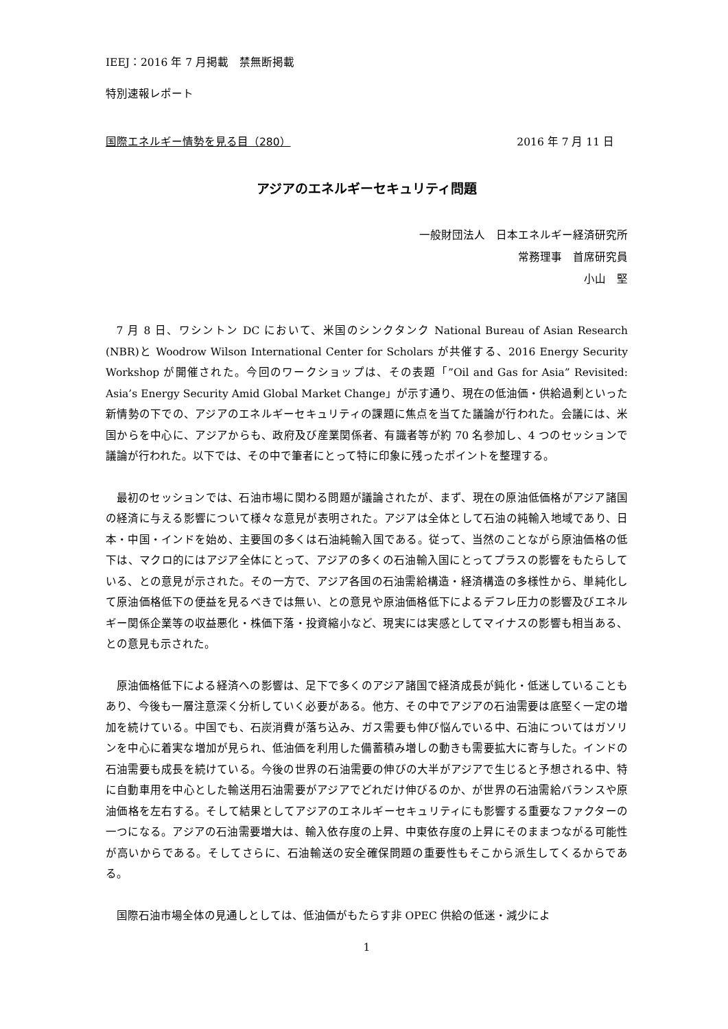IEEJ：2016 年 7 月掲載　禁無断掲載
特別速報レポート
国際エネルギー情勢を見る目（280） 2016 年 7 月 11 日
アジアのエネルギーセキュリティ問題
一般財団法人　日本エネルギー経済研究所
常務理事　首席研究員
小山　堅
7 月 8 日、ワシントン DC において、米国のシンクタンク National Bureau of Asian Research (NBR)と Woodrow Wilson International Center for Scholars が共催する、2016 Energy Security Workshop が開催された。今回のワークショップは、その表題「”Oil and Gas for Asia” Revisited: Asia’s Energy Security Amid Global Market Change」が示す通り、現在の低油価・供給過剰といった新情勢の下での、アジアのエネルギーセキュリティの課題に焦点を当てた議論が行われた。会議には、米国からを中心に、アジアからも、政府及び産業関係者、有識者等が約 70 名参加し、4 つのセッションで議論が行われた。以下では、その中で筆者にとって特に印象に残ったポイントを整理する。
最初のセッションでは、石油市場に関わる問題が議論されたが、まず、現在の原油低価格がアジア諸国の経済に与える影響について様々な意見が表明された。アジアは全体として石油の純輸入地域であり、日本・中国・インドを始め、主要国の多くは石油純輸入国である。従って、当然のことながら原油価格の低下は、マクロ的にはアジア全体にとって、アジアの多くの石油輸入国にとってプラスの影響をもたらしている、との意見が示された。その一方で、アジア各国の石油需給構造・経済構造の多様性から、単純化して原油価格低下の便益を見るべきでは無い、との意見や原油価格低下によるデフレ圧力の影響及びエネルギー関係企業等の収益悪化・株価下落・投資縮小など、現実には実感としてマイナスの影響も相当ある、との意見も示された。
原油価格低下による経済への影響は、足下で多くのアジア諸国で経済成長が鈍化・低迷していることもあり、今後も一層注意深く分析していく必要がある。他方、その中でアジアの石油需要は底堅く一定の増加を続けている。中国でも、石炭消費が落ち込み、ガス需要も伸び悩んでいる中、石油についてはガソリンを中心に着実な増加が見られ、低油価を利用した備蓄積み増しの動きも需要拡大に寄与した。インドの石油需要も成長を続けている。今後の世界の石油需要の伸びの大半がアジアで生じると予想される中、特に自動車用を中心とした輸送用石油需要がアジアでどれだけ伸びるのか、が世界の石油需給バランスや原油価格を左右する。そして結果としてアジアのエネルギーセキュリティにも影響する重要なファクターの一つになる。アジアの石油需要増大は、輸入依存度の上昇、中東依存度の上昇にそのままつながる可能性が高いからである。そしてさらに、石油輸送の安全確保問題の重要性もそこから派生してくるからである。
国際石油市場全体の見通しとしては、低油価がもたらす非 OPEC 供給の低迷・減少によ
1